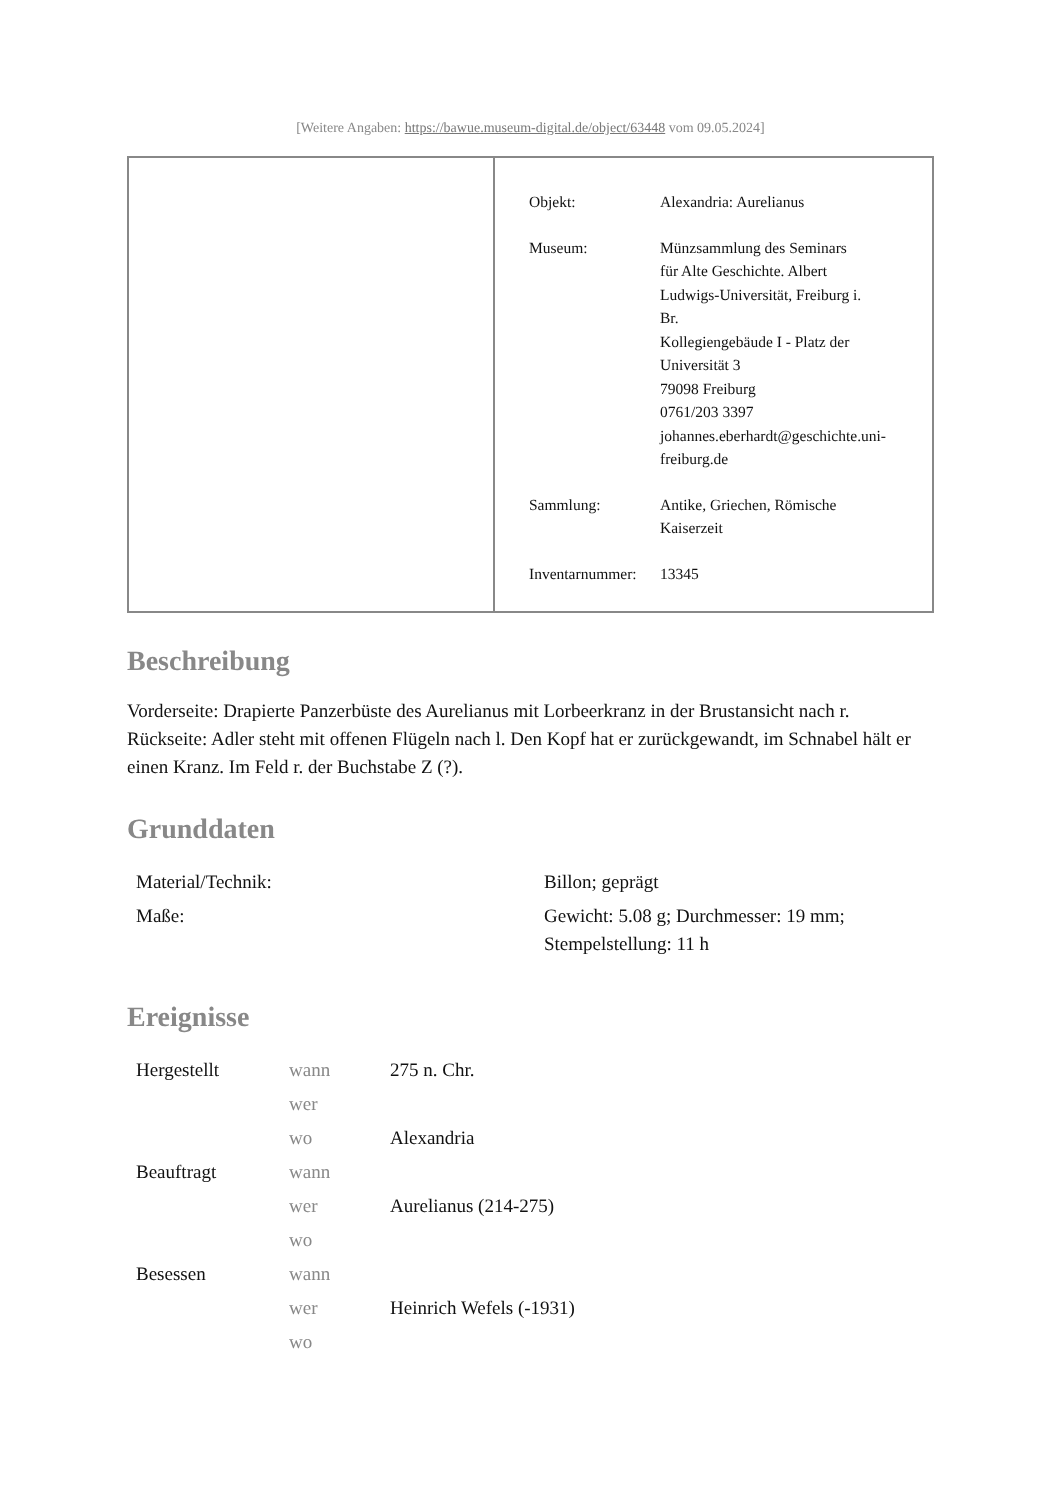[Weitere Angaben: https://bawue.museum-digital.de/object/63448 vom 09.05.2024]
Objekt: Alexandria: Aurelianus
Museum: Münzsammlung des Seminars
für Alte Geschichte. Albert
Ludwigs-Universität, Freiburg i.
Br.
Kollegiengebäude I - Platz der
Universität 3
79098 Freiburg
0761/203 3397
johannes.eberhardt@geschichte.uni-
freiburg.de
Sammlung: Antike, Griechen, Römische
Kaiserzeit
Inventarnummer:
13345
Beschreibung
Vorderseite: Drapierte Panzerbüste des Aurelianus mit Lorbeerkranz in der Brustansicht nach r.
Rückseite: Adler steht mit offenen Flügeln nach l. Den Kopf hat er zurückgewandt, im Schnabel hält er einen Kranz. Im Feld r. der Buchstabe Z (?).
Grunddaten
| Material/Technik: | Billon; geprägt |
| Maße: | Gewicht: 5.08 g; Durchmesser: 19 mm; Stempelstellung: 11 h |
Ereignisse
| Hergestellt | wann | 275 n. Chr. |
| | wer | |
| | wo | Alexandria |
| Beauftragt | wann | |
| | wer | Aurelianus (214-275) |
| | wo | |
| Besessen | wann | |
| | wer | Heinrich Wefels (-1931) |
| | wo | |